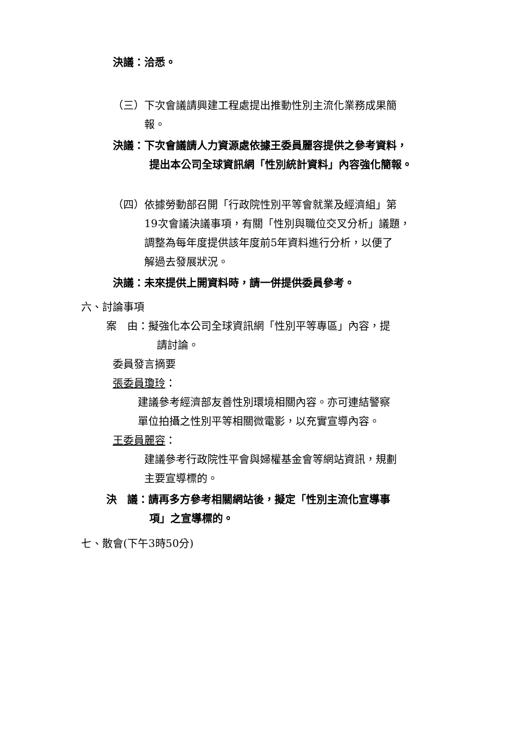決議：洽悉。
（三）下次會議請興建工程處提出推動性別主流化業務成果簡
報。
決議：下次會議請人力資源處依據王委員麗容提供之參考資料，
提出本公司全球資訊網「性別統計資料」內容強化簡報。
（四）依據勞動部召開「行政院性別平等會就業及經濟組」第
19次會議決議事項，有關「性別與職位交叉分析」議題，
調整為每年度提供該年度前5年資料進行分析，以便了
解過去發展狀況。
決議：未來提供上開資料時，請一併提供委員參考。
六、討論事項
案　由：擬強化本公司全球資訊網「性別平等專區」內容，提
請討論。
委員發言摘要
張委員瓊玲：
建議參考經濟部友善性別環境相關內容。亦可連結警察
單位拍攝之性別平等相關微電影，以充實宣導內容。
王委員麗容：
建議參考行政院性平會與婦權基金會等網站資訊，規劃
主要宣導標的。
決　議：請再多方參考相關網站後，擬定「性別主流化宣導事
項」之宣導標的。
七、散會(下午3時50分)